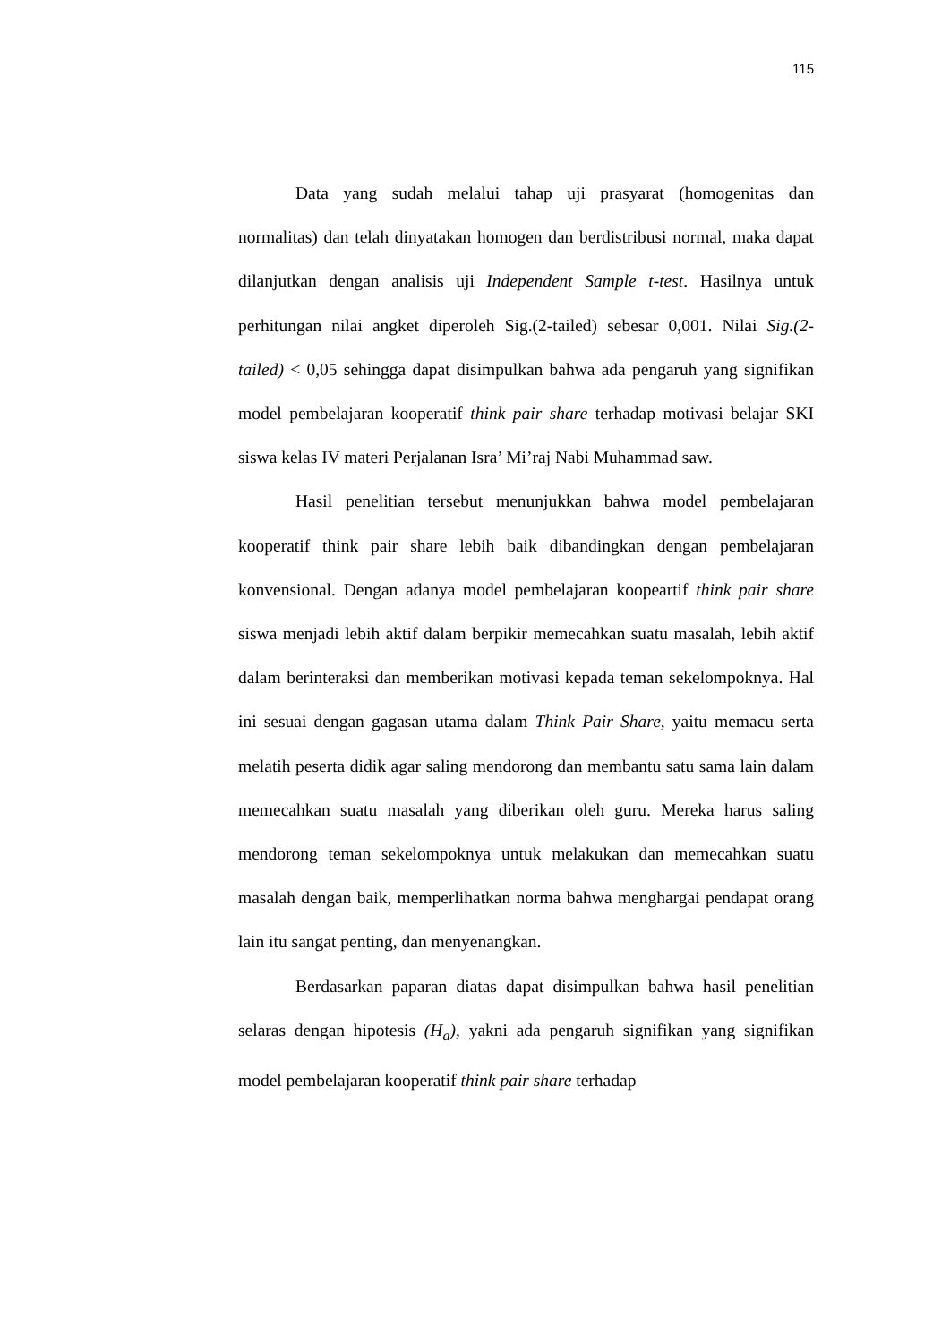115
Data yang sudah melalui tahap uji prasyarat (homogenitas dan normalitas) dan telah dinyatakan homogen dan berdistribusi normal, maka dapat dilanjutkan dengan analisis uji Independent Sample t-test. Hasilnya untuk perhitungan nilai angket diperoleh Sig.(2-tailed) sebesar 0,001. Nilai Sig.(2-tailed) < 0,05 sehingga dapat disimpulkan bahwa ada pengaruh yang signifikan model pembelajaran kooperatif think pair share terhadap motivasi belajar SKI siswa kelas IV materi Perjalanan Isra’ Mi’raj Nabi Muhammad saw.
Hasil penelitian tersebut menunjukkan bahwa model pembelajaran kooperatif think pair share lebih baik dibandingkan dengan pembelajaran konvensional. Dengan adanya model pembelajaran koopeartif think pair share siswa menjadi lebih aktif dalam berpikir memecahkan suatu masalah, lebih aktif dalam berinteraksi dan memberikan motivasi kepada teman sekelompoknya. Hal ini sesuai dengan gagasan utama dalam Think Pair Share, yaitu memacu serta melatih peserta didik agar saling mendorong dan membantu satu sama lain dalam memecahkan suatu masalah yang diberikan oleh guru. Mereka harus saling mendorong teman sekelompoknya untuk melakukan dan memecahkan suatu masalah dengan baik, memperlihatkan norma bahwa menghargai pendapat orang lain itu sangat penting, dan menyenangkan.
Berdasarkan paparan diatas dapat disimpulkan bahwa hasil penelitian selaras dengan hipotesis (H<sub>a</sub>), yakni ada pengaruh signifikan yang signifikan model pembelajaran kooperatif think pair share terhadap